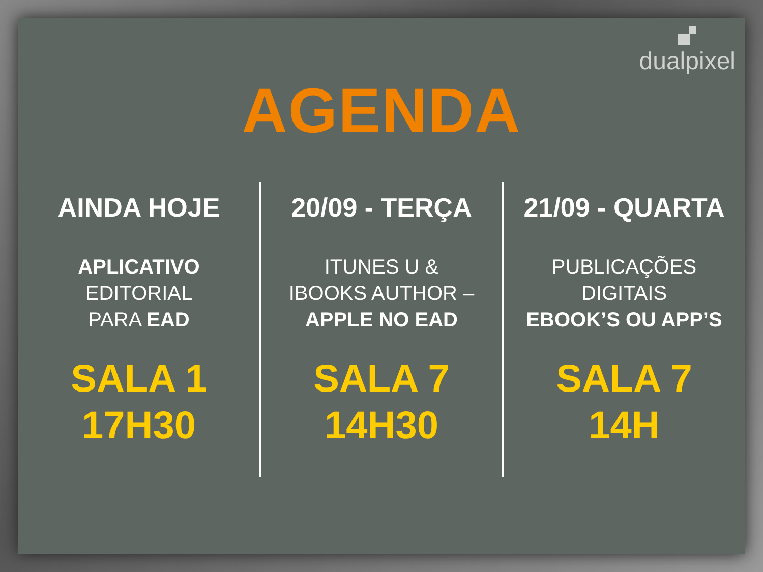dualpixel
AGENDA
AINDA HOJE
APLICATIVO
EDITORIAL
PARA EAD
SALA 1
17H30
20/09 - TERÇA
ITUNES U &
IBOOKS AUTHOR –
APPLE NO EAD
SALA 7
14H30
21/09 - QUARTA
PUBLICAÇÕES
DIGITAIS
EBOOK’S OU APP’S
SALA 7
14H